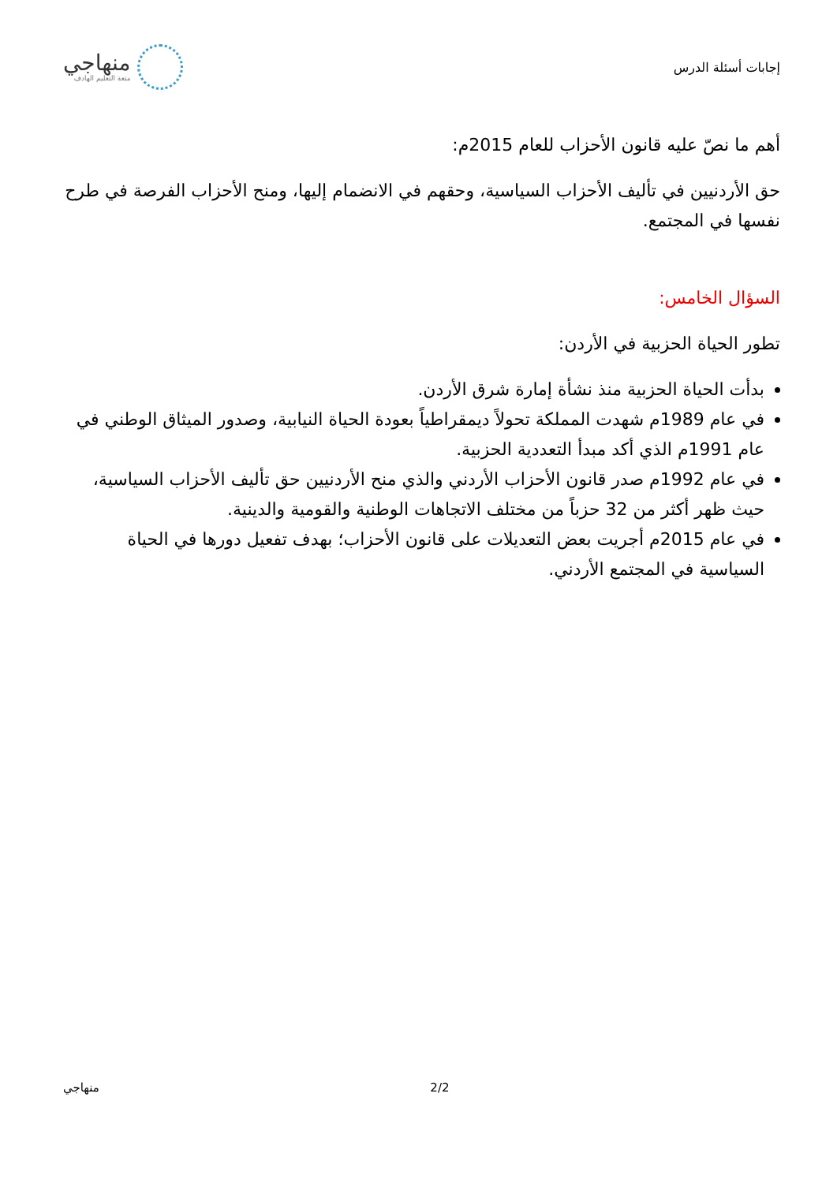إجابات أسئلة الدرس
منهاجي
متعة التعليم الهادف
أهم ما نصّ عليه قانون الأحزاب للعام 2015م:
حق الأردنيين في تأليف الأحزاب السياسية، وحقهم في الانضمام إليها، ومنح الأحزاب الفرصة في طرح نفسها في المجتمع.
السؤال الخامس:
تطور الحياة الحزبية في الأردن:
بدأت الحياة الحزبية منذ نشأة إمارة شرق الأردن.
في عام 1989م شهدت المملكة تحولاً ديمقراطياً بعودة الحياة النيابية، وصدور الميثاق الوطني في عام 1991م الذي أكد مبدأ التعددية الحزبية.
في عام 1992م صدر قانون الأحزاب الأردني والذي منح الأردنيين حق تأليف الأحزاب السياسية، حيث ظهر أكثر من 32 حزباً من مختلف الاتجاهات الوطنية والقومية والدينية.
في عام 2015م أجريت بعض التعديلات على قانون الأحزاب؛ بهدف تفعيل دورها في الحياة السياسية في المجتمع الأردني.
منهاجي 2/2